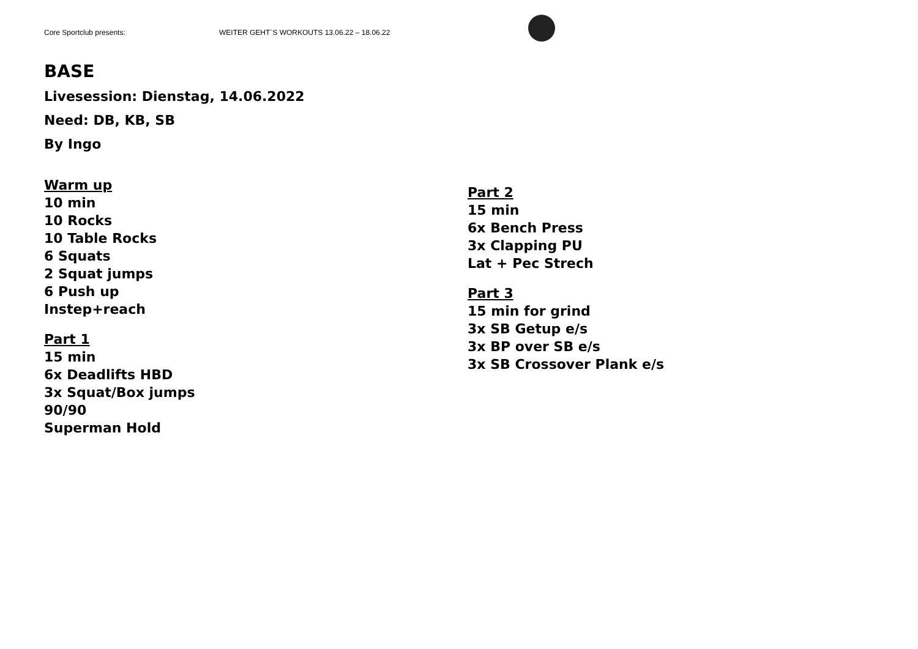Core Sportclub presents: WEITER GEHT`S WORKOUTS 13.06.22 – 18.06.22
BASE
Livesession: Dienstag, 14.06.2022
Need: DB, KB, SB
By Ingo
Warm up
10 min
10 Rocks
10 Table Rocks
6 Squats
2 Squat jumps
6 Push up
Instep+reach
Part 1
15 min
6x Deadlifts HBD
3x Squat/Box jumps
90/90
Superman Hold
Part 2
15 min
6x Bench Press
3x Clapping PU
Lat + Pec Strech
Part 3
15 min for grind
3x SB Getup e/s
3x BP over SB e/s
3x SB Crossover Plank e/s